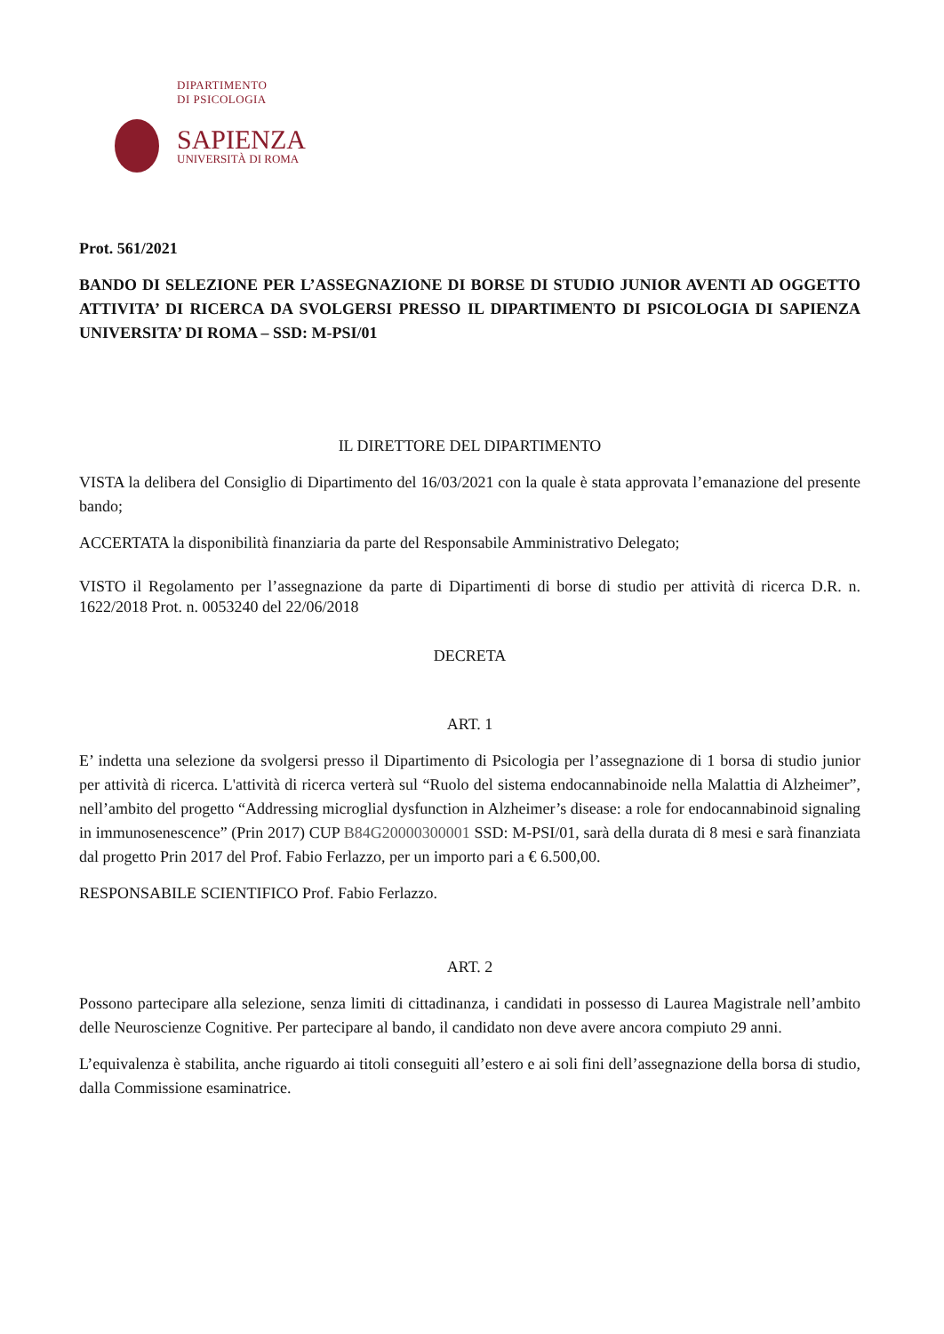DIPARTIMENTO
DI PSICOLOGIA
SAPIENZA
UNIVERSITÀ DI ROMA
Prot. 561/2021
BANDO DI SELEZIONE PER L’ASSEGNAZIONE DI BORSE DI STUDIO JUNIOR AVENTI AD OGGETTO ATTIVITA’ DI RICERCA DA SVOLGERSI PRESSO IL DIPARTIMENTO DI PSICOLOGIA DI SAPIENZA UNIVERSITA’ DI ROMA – SSD: M-PSI/01
IL DIRETTORE DEL DIPARTIMENTO
VISTA la delibera del Consiglio di Dipartimento del 16/03/2021 con la quale è stata approvata l’emanazione del presente bando;
ACCERTATA la disponibilità finanziaria da parte del Responsabile Amministrativo Delegato;
VISTO il Regolamento per l’assegnazione da parte di Dipartimenti di borse di studio per attività di ricerca D.R. n. 1622/2018 Prot. n. 0053240 del 22/06/2018
DECRETA
ART. 1
E’ indetta una selezione da svolgersi presso il Dipartimento di Psicologia per l’assegnazione di 1 borsa di studio junior per attività di ricerca. L'attività di ricerca verterà sul “Ruolo del sistema endocannabinoide nella Malattia di Alzheimer”, nell’ambito del progetto “Addressing microglial dysfunction in Alzheimer’s disease: a role for endocannabinoid signaling in immunosenescence” (Prin 2017) CUP B84G20000300001 SSD: M-PSI/01, sarà della durata di 8 mesi e sarà finanziata dal progetto Prin 2017 del Prof. Fabio Ferlazzo, per un importo pari a € 6.500,00.
RESPONSABILE SCIENTIFICO Prof. Fabio Ferlazzo.
ART. 2
Possono partecipare alla selezione, senza limiti di cittadinanza, i candidati in possesso di Laurea Magistrale nell’ambito delle Neuroscienze Cognitive. Per partecipare al bando, il candidato non deve avere ancora compiuto 29 anni.
L’equivalenza è stabilita, anche riguardo ai titoli conseguiti all’estero e ai soli fini dell’assegnazione della borsa di studio, dalla Commissione esaminatrice.